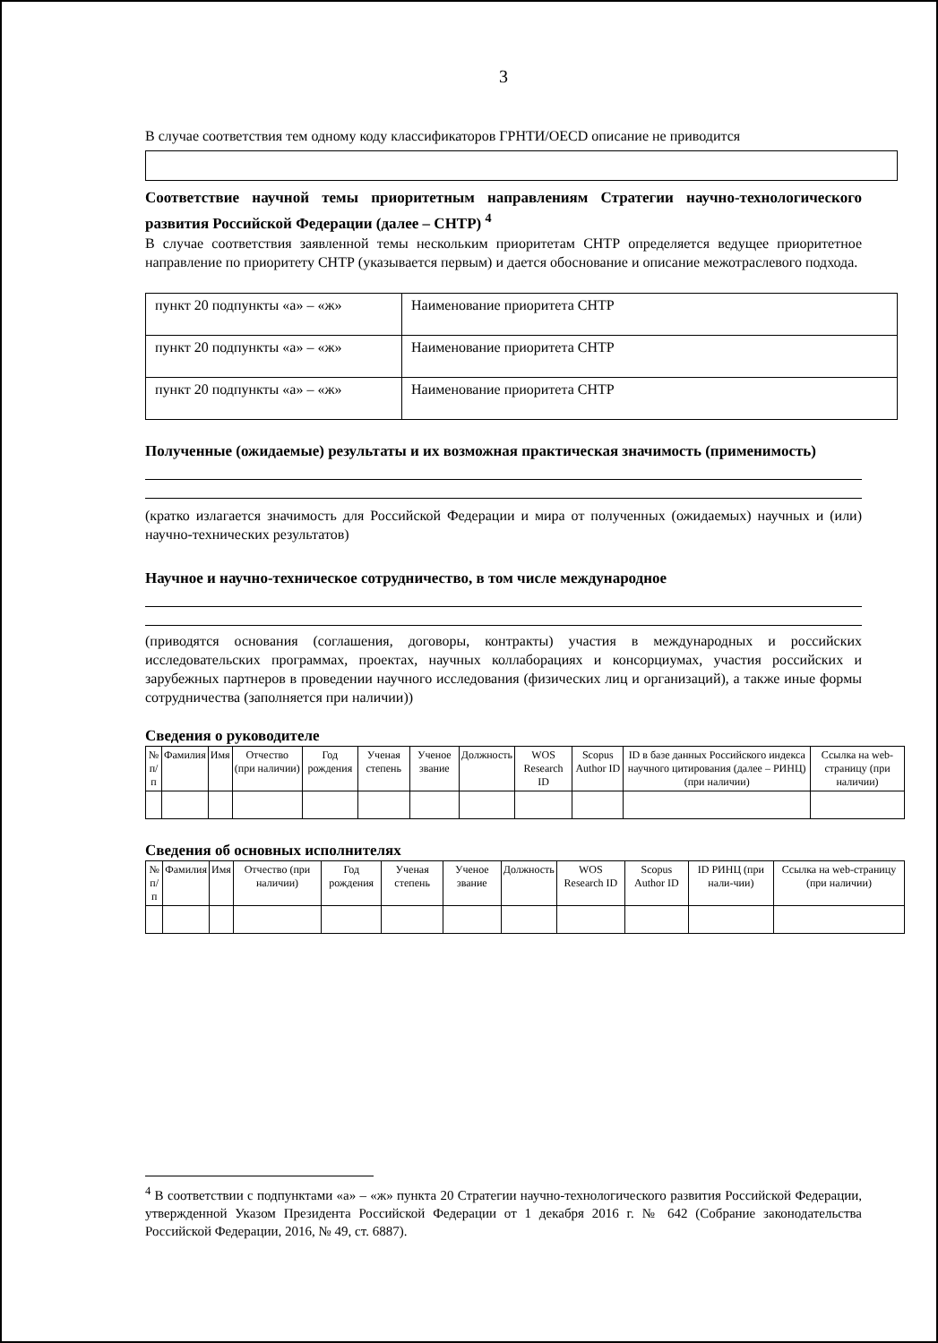3
В случае соответствия тем одному коду классификаторов ГРНТИ/OECD описание не приводится
Соответствие научной темы приоритетным направлениям Стратегии научно-технологического развития Российской Федерации (далее – СНТР) <sup>4</sup>
В случае соответствия заявленной темы нескольким приоритетам СНТР определяется ведущее приоритетное направление по приоритету СНТР (указывается первым) и дается обоснование и описание межотраслевого подхода.
| пункт 20 подпункты «а» – «ж» | Наименование приоритета СНТР |
| пункт 20 подпункты «а» – «ж» | Наименование приоритета СНТР |
| пункт 20 подпункты «а» – «ж» | Наименование приоритета СНТР |
Полученные (ожидаемые) результаты и их возможная практическая значимость (применимость)
(кратко излагается значимость для Российской Федерации и мира от полученных (ожидаемых) научных и (или) научно-технических результатов)
Научное и научно-техническое сотрудничество, в том числе международное
(приводятся основания (соглашения, договоры, контракты) участия в международных и российских исследовательских программах, проектах, научных коллаборациях и консорциумах, участия российских и зарубежных партнеров в проведении научного исследования (физических лиц и организаций), а также иные формы сотрудничества (заполняется при наличии))
Сведения о руководителе
| № п/п | Фамилия | Имя | Отчество (при наличии) | Год рождения | Ученая степень | Ученое звание | Должность | WOS Research ID | Scopus Author ID | ID в базе данных Российского индекса научного цитирования (далее – РИНЦ) (при наличии) | Ссылка на web-страницу (при наличии) |
| --- | --- | --- | --- | --- | --- | --- | --- | --- | --- | --- | --- |
Сведения об основных исполнителях
| № п/п | Фамилия | Имя | Отчество (при наличии) | Год рождения | Ученая степень | Ученое звание | Должность | WOS Research ID | Scopus Author ID | ID РИНЦ (при нали-чии) | Ссылка на web-страницу (при наличии) |
| --- | --- | --- | --- | --- | --- | --- | --- | --- | --- | --- | --- |
<sup>4</sup> В соответствии с подпунктами «а» – «ж» пункта 20 Стратегии научно-технологического развития Российской Федерации, утвержденной Указом Президента Российской Федерации от 1 декабря 2016 г. № 642 (Собрание законодательства Российской Федерации, 2016, № 49, ст. 6887).